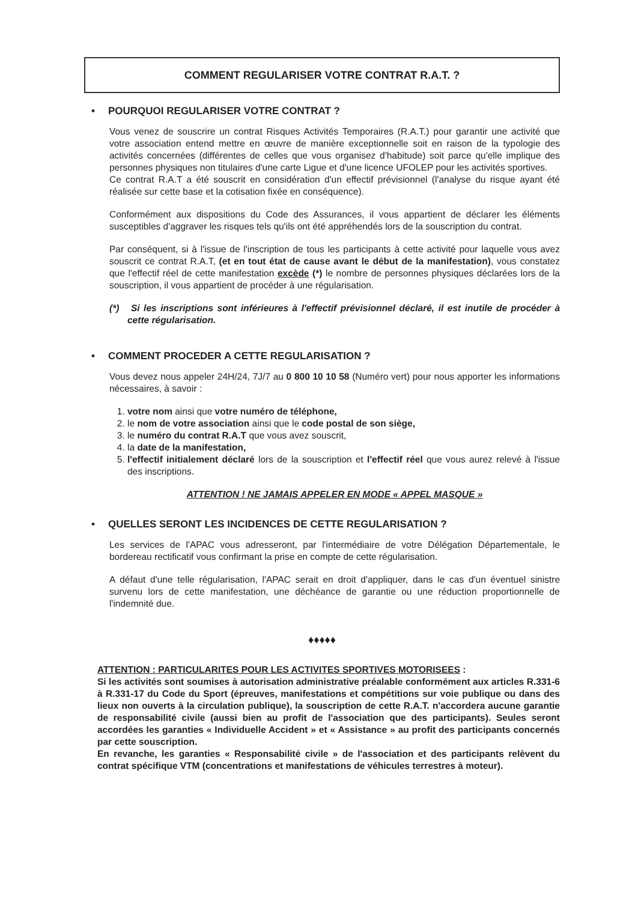COMMENT REGULARISER VOTRE CONTRAT R.A.T. ?
• POURQUOI REGULARISER VOTRE CONTRAT ?
Vous venez de souscrire un contrat Risques Activités Temporaires (R.A.T.) pour garantir une activité que votre association entend mettre en œuvre de manière exceptionnelle soit en raison de la typologie des activités concernées (différentes de celles que vous organisez d'habitude) soit parce qu'elle implique des personnes physiques non titulaires d'une carte Ligue et d'une licence UFOLEP pour les activités sportives.
Ce contrat R.A.T a été souscrit en considération d'un effectif prévisionnel (l'analyse du risque ayant été réalisée sur cette base et la cotisation fixée en conséquence).
Conformément aux dispositions du Code des Assurances, il vous appartient de déclarer les éléments susceptibles d'aggraver les risques tels qu'ils ont été appréhendés lors de la souscription du contrat.
Par conséquent, si à l'issue de l'inscription de tous les participants à cette activité pour laquelle vous avez souscrit ce contrat R.A.T, (et en tout état de cause avant le début de la manifestation), vous constatez que l'effectif réel de cette manifestation excède (*) le nombre de personnes physiques déclarées lors de la souscription, il vous appartient de procéder à une régularisation.
(*) Si les inscriptions sont inférieures à l'effectif prévisionnel déclaré, il est inutile de procéder à cette régularisation.
• COMMENT PROCEDER A CETTE REGULARISATION ?
Vous devez nous appeler 24H/24, 7J/7 au 0 800 10 10 58 (Numéro vert) pour nous apporter les informations nécessaires, à savoir :
1. votre nom ainsi que votre numéro de téléphone,
2. le nom de votre association ainsi que le code postal de son siège,
3. le numéro du contrat R.A.T que vous avez souscrit,
4. la date de la manifestation,
5. l'effectif initialement déclaré lors de la souscription et l'effectif réel que vous aurez relevé à l'issue des inscriptions.
ATTENTION ! NE JAMAIS APPELER EN MODE « APPEL MASQUE »
• QUELLES SERONT LES INCIDENCES DE CETTE REGULARISATION ?
Les services de l'APAC vous adresseront, par l'intermédiaire de votre Délégation Départementale, le bordereau rectificatif vous confirmant la prise en compte de cette régularisation.
A défaut d'une telle régularisation, l'APAC serait en droit d'appliquer, dans le cas d'un éventuel sinistre survenu lors de cette manifestation, une déchéance de garantie ou une réduction proportionnelle de l'indemnité due.
♦♦♦♦♦
ATTENTION : PARTICULARITES POUR LES ACTIVITES SPORTIVES MOTORISEES :
Si les activités sont soumises à autorisation administrative préalable conformément aux articles R.331-6 à R.331-17 du Code du Sport (épreuves, manifestations et compétitions sur voie publique ou dans des lieux non ouverts à la circulation publique), la souscription de cette R.A.T. n'accordera aucune garantie de responsabilité civile (aussi bien au profit de l'association que des participants). Seules seront accordées les garanties « Individuelle Accident » et « Assistance » au profit des participants concernés par cette souscription.
En revanche, les garanties « Responsabilité civile » de l'association et des participants relèvent du contrat spécifique VTM (concentrations et manifestations de véhicules terrestres à moteur).